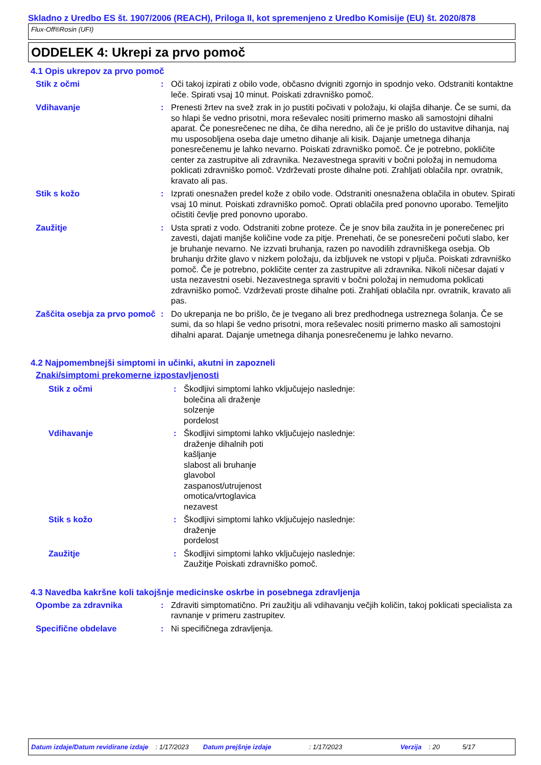Skladno z Uredbo ES št. 1907/2006 (REACH), Priloga II, kot spremenjeno z Uredbo Komisije (EU) št. 2020/878
Flux-Off®Rosin (UFI)
ODDELEK 4: Ukrepi za prvo pomoč
4.1 Opis ukrepov za prvo pomoč
Stik z očmi : Oči takoj izpirati z obilo vode, občasno dvigniti zgornjo in spodnjo veko. Odstraniti kontaktne leče. Spirati vsaj 10 minut. Poiskati zdravniško pomoč.
Vdihavanje : Prenesti žrtev na svež zrak in jo pustiti počivati v položaju, ki olajša dihanje. Če se sumi, da so hlapi še vedno prisotni, mora reševalec nositi primerno masko ali samostojni dihalni aparat. Če ponesrečenec ne diha, če diha neredno, ali če je prišlo do ustavitve dihanja, naj mu usposobljena oseba daje umetno dihanje ali kisik. Dajanje umetnega dihanja ponesrečenemu je lahko nevarno. Poiskati zdravniško pomoč. Če je potrebno, pokličite center za zastrupitve ali zdravnika. Nezavestnega spraviti v bočni položaj in nemudoma poklicati zdravniško pomoč. Vzdrževati proste dihalne poti. Zrahljati oblačila npr. ovratnik, kravato ali pas.
Stik s kožo : Izprati onesnažen predel kože z obilo vode. Odstraniti onesnažena oblačila in obutev. Spirati vsaj 10 minut. Poiskati zdravniško pomoč. Oprati oblačila pred ponovno uporabo. Temeljito očistiti čevlje pred ponovno uporabo.
Zaužitje : Usta sprati z vodo. Odstraniti zobne proteze. Če je snov bila zaužita in je ponerečenec pri zavesti, dajati manjše količine vode za pitje. Prenehati, če se ponesrečeni počuti slabo, ker je bruhanje nevarno. Ne izzvati bruhanja, razen po navodilih zdravniškega osebja. Ob bruhanju držite glavo v nizkem položaju, da izbljuvek ne vstopi v pljuča. Poiskati zdravniško pomoč. Če je potrebno, pokličite center za zastrupitve ali zdravnika. Nikoli ničesar dajati v usta nezavestni osebi. Nezavestnega spraviti v bočni položaj in nemudoma poklicati zdravniško pomoč. Vzdrževati proste dihalne poti. Zrahljati oblačila npr. ovratnik, kravato ali pas.
Zaščita osebja za prvo pomoč
: Do ukrepanja ne bo prišlo, če je tvegano ali brez predhodnega ustreznega šolanja. Če se sumi, da so hlapi še vedno prisotni, mora reševalec nositi primerno masko ali samostojni dihalni aparat. Dajanje umetnega dihanja ponesrečenemu je lahko nevarno.
4.2 Najpomembnejši simptomi in učinki, akutni in zapozneli
Znaki/simptomi prekomerne izpostavljenosti
Stik z očmi : Škodljivi simptomi lahko vključujejo naslednje:
bolečina ali draženje
solzenje
pordelost
Vdihavanje : Škodljivi simptomi lahko vključujejo naslednje:
draženje dihalnih poti
kašljanje
slabost ali bruhanje
glavobol
zaspanost/utrujenost
omotica/vrtoglavica
nezavest
Stik s kožo : Škodljivi simptomi lahko vključujejo naslednje:
draženje
pordelost
Zaužitje : Škodljivi simptomi lahko vključujejo naslednje:
Zaužitje Poiskati zdravniško pomoč.
4.3 Navedba kakršne koli takojšnje medicinske oskrbe in posebnega zdravljenja
Opombe za zdravnika : Zdraviti simptomatično. Pri zaužitju ali vdihavanju večjih količin, takoj poklicati specialista za ravnanje v primeru zastrupitev.
Specifične obdelave : Ni specifičnega zdravljenja.
Datum izdaje/Datum revidirane izdaje : 1/17/2023 Datum prejšnje izdaje : 1/17/2023 Verzija : 20 5/17